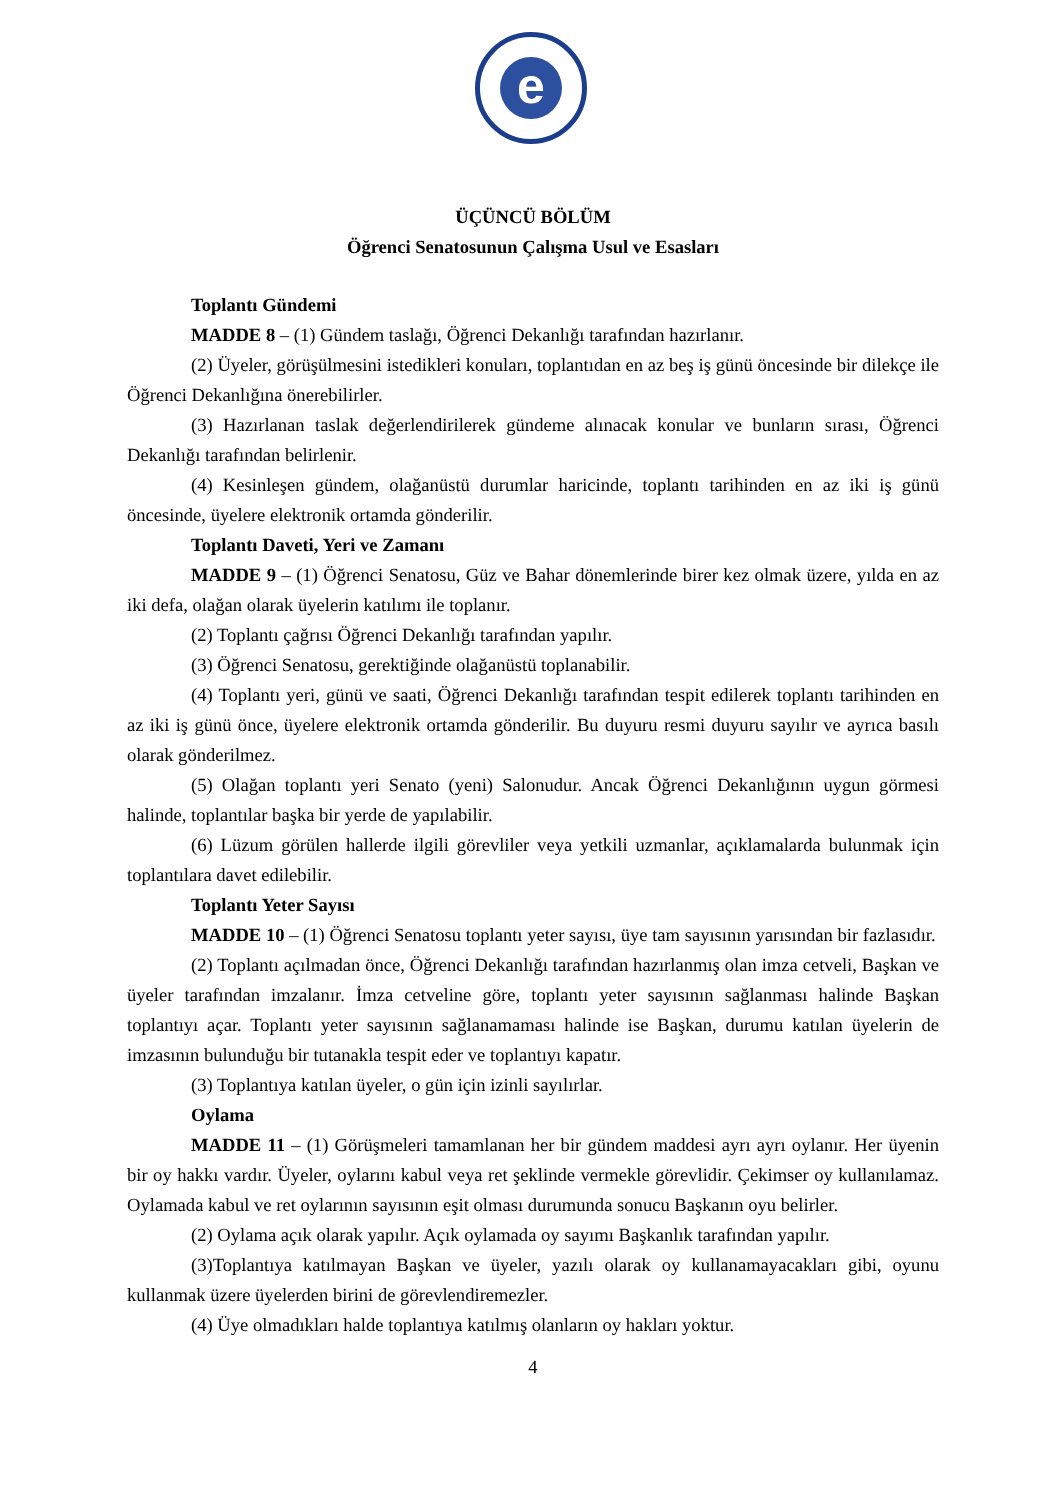e
ÜÇÜNCÜ BÖLÜM
Öğrenci Senatosunun Çalışma Usul ve Esasları
Toplantı Gündemi
MADDE 8 – (1) Gündem taslağı, Öğrenci Dekanlığı tarafından hazırlanır.
(2) Üyeler, görüşülmesini istedikleri konuları, toplantıdan en az beş iş günü öncesinde bir dilekçe ile Öğrenci Dekanlığına önerebilirler.
(3) Hazırlanan taslak değerlendirilerek gündeme alınacak konular ve bunların sırası, Öğrenci Dekanlığı tarafından belirlenir.
(4) Kesinleşen gündem, olağanüstü durumlar haricinde, toplantı tarihinden en az iki iş günü öncesinde, üyelere elektronik ortamda gönderilir.
Toplantı Daveti, Yeri ve Zamanı
MADDE 9 – (1) Öğrenci Senatosu, Güz ve Bahar dönemlerinde birer kez olmak üzere, yılda en az iki defa, olağan olarak üyelerin katılımı ile toplanır.
(2) Toplantı çağrısı Öğrenci Dekanlığı tarafından yapılır.
(3) Öğrenci Senatosu, gerektiğinde olağanüstü toplanabilir.
(4) Toplantı yeri, günü ve saati, Öğrenci Dekanlığı tarafından tespit edilerek toplantı tarihinden en az iki iş günü önce, üyelere elektronik ortamda gönderilir. Bu duyuru resmi duyuru sayılır ve ayrıca basılı olarak gönderilmez.
(5) Olağan toplantı yeri Senato (yeni) Salonudur. Ancak Öğrenci Dekanlığının uygun görmesi halinde, toplantılar başka bir yerde de yapılabilir.
(6) Lüzum görülen hallerde ilgili görevliler veya yetkili uzmanlar, açıklamalarda bulunmak için toplantılara davet edilebilir.
Toplantı Yeter Sayısı
MADDE 10 – (1) Öğrenci Senatosu toplantı yeter sayısı, üye tam sayısının yarısından bir fazlasıdır.
(2) Toplantı açılmadan önce, Öğrenci Dekanlığı tarafından hazırlanmış olan imza cetveli, Başkan ve üyeler tarafından imzalanır. İmza cetveline göre, toplantı yeter sayısının sağlanması halinde Başkan toplantıyı açar. Toplantı yeter sayısının sağlanamaması halinde ise Başkan, durumu katılan üyelerin de imzasının bulunduğu bir tutanakla tespit eder ve toplantıyı kapatır.
(3) Toplantıya katılan üyeler, o gün için izinli sayılırlar.
Oylama
MADDE 11 – (1) Görüşmeleri tamamlanan her bir gündem maddesi ayrı ayrı oylanır. Her üyenin bir oy hakkı vardır. Üyeler, oylarını kabul veya ret şeklinde vermekle görevlidir. Çekimser oy kullanılamaz. Oylamada kabul ve ret oylarının sayısının eşit olması durumunda sonucu Başkanın oyu belirler.
(2) Oylama açık olarak yapılır. Açık oylamada oy sayımı Başkanlık tarafından yapılır.
(3)Toplantıya katılmayan Başkan ve üyeler, yazılı olarak oy kullanamayacakları gibi, oyunu kullanmak üzere üyelerden birini de görevlendiremezler.
(4) Üye olmadıkları halde toplantıya katılmış olanların oy hakları yoktur.
4